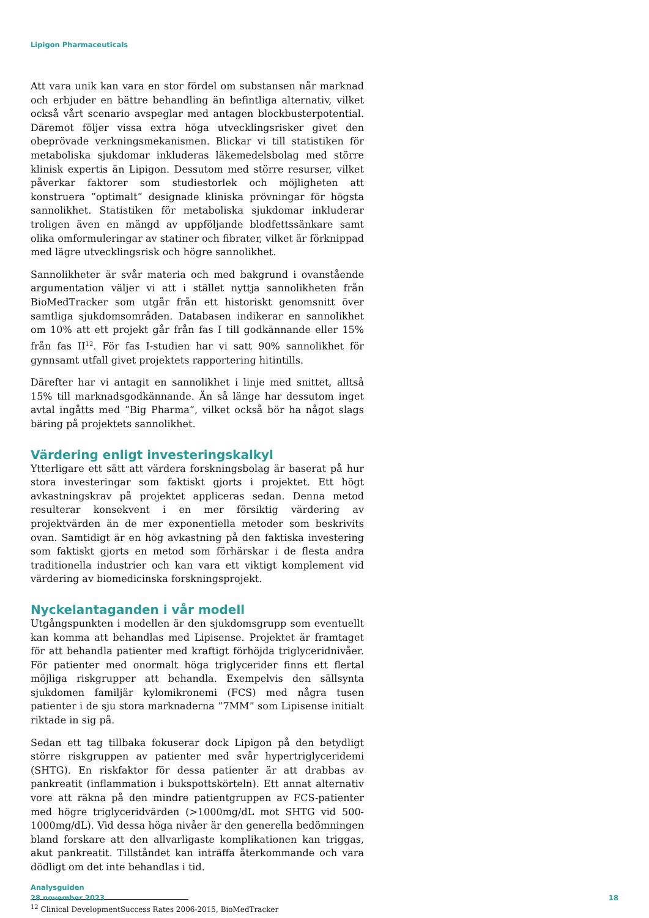Lipigon Pharmaceuticals
Att vara unik kan vara en stor fördel om substansen når marknad och erbjuder en bättre behandling än befintliga alternativ, vilket också vårt scenario avspeglar med antagen blockbusterpotential. Däremot följer vissa extra höga utvecklingsrisker givet den obeprövade verkningsmekanismen. Blickar vi till statistiken för metaboliska sjukdomar inkluderas läkemedelsbolag med större klinisk expertis än Lipigon. Dessutom med större resurser, vilket påverkar faktorer som studiestorlek och möjligheten att konstruera ”optimalt” designade kliniska prövningar för högsta sannolikhet. Statistiken för metaboliska sjukdomar inkluderar troligen även en mängd av uppföljande blodfettssänkare samt olika omformuleringar av statiner och fibrater, vilket är förknippad med lägre utvecklingsrisk och högre sannolikhet.
Sannolikheter är svår materia och med bakgrund i ovanstående argumentation väljer vi att i stället nyttja sannolikheten från BioMedTracker som utgår från ett historiskt genomsnitt över samtliga sjukdomsområden. Databasen indikerar en sannolikhet om 10% att ett projekt går från fas I till godkännande eller 15% från fas II<sup>12</sup>. För fas I-studien har vi satt 90% sannolikhet för gynnsamt utfall givet projektets rapportering hitintills.
Därefter har vi antagit en sannolikhet i linje med snittet, alltså 15% till marknadsgodkännande. Än så länge har dessutom inget avtal ingåtts med ”Big Pharma”, vilket också bör ha något slags bäring på projektets sannolikhet.
Värdering enligt investeringskalkyl
Ytterligare ett sätt att värdera forskningsbolag är baserat på hur stora investeringar som faktiskt gjorts i projektet. Ett högt avkastningskrav på projektet appliceras sedan. Denna metod resulterar konsekvent i en mer försiktig värdering av projektvärden än de mer exponentiella metoder som beskrivits ovan. Samtidigt är en hög avkastning på den faktiska investering som faktiskt gjorts en metod som förhärskar i de flesta andra traditionella industrier och kan vara ett viktigt komplement vid värdering av biomedicinska forskningsprojekt.
Nyckelantaganden i vår modell
Utgångspunkten i modellen är den sjukdomsgrupp som eventuellt kan komma att behandlas med Lipisense. Projektet är framtaget för att behandla patienter med kraftigt förhöjda triglyceridnivåer. För patienter med onormalt höga triglycerider finns ett flertal möjliga riskgrupper att behandla. Exempelvis den sällsynta sjukdomen familjär kylomikronemi (FCS) med några tusen patienter i de sju stora marknaderna ”7MM” som Lipisense initialt riktade in sig på.
Sedan ett tag tillbaka fokuserar dock Lipigon på den betydligt större riskgruppen av patienter med svår hypertriglyceridemi (SHTG). En riskfaktor för dessa patienter är att drabbas av pankreatit (inflammation i bukspottskörteln). Ett annat alternativ vore att räkna på den mindre patientgruppen av FCS-patienter med högre triglyceridvärden (>1000mg/dL mot SHTG vid 500-1000mg/dL). Vid dessa höga nivåer är den generella bedömningen bland forskare att den allvarligaste komplikationen kan triggas, akut pankreatit. Tillståndet kan inträffa återkommande och vara dödligt om det inte behandlas i tid.
<sup>12</sup> Clinical DevelopmentSuccess Rates 2006-2015, BioMedTracker
Analysguiden
28 november 2023
18